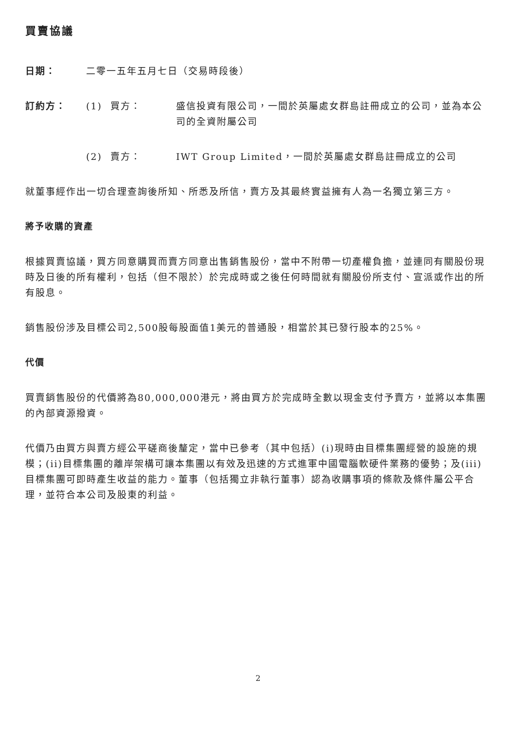買賣協議
日期： 二零一五年五月七日（交易時段後）
訂約方： (1) 買方： 盛信投資有限公司，一間於英屬處女群島註冊成立的公司，並為本公司的全資附屬公司
(2) 賣方： IWT Group Limited，一間於英屬處女群島註冊成立的公司
就董事經作出一切合理查詢後所知、所悉及所信，賣方及其最終實益擁有人為一名獨立第三方。
將予收購的資產
根據買賣協議，買方同意購買而賣方同意出售銷售股份，當中不附帶一切產權負擔，並連同有關股份現時及日後的所有權利，包括（但不限於）於完成時或之後任何時間就有關股份所支付、宣派或作出的所有股息。
銷售股份涉及目標公司2,500股每股面值1美元的普通股，相當於其已發行股本的25%。
代價
買賣銷售股份的代價將為80,000,000港元，將由買方於完成時全數以現金支付予賣方，並將以本集團的內部資源撥資。
代價乃由買方與賣方經公平磋商後釐定，當中已參考（其中包括）(i)現時由目標集團經營的設施的規模；(ii)目標集團的離岸架構可讓本集團以有效及迅速的方式進軍中國電腦軟硬件業務的優勢；及(iii)目標集團可即時產生收益的能力。董事（包括獨立非執行董事）認為收購事項的條款及條件屬公平合理，並符合本公司及股東的利益。
2